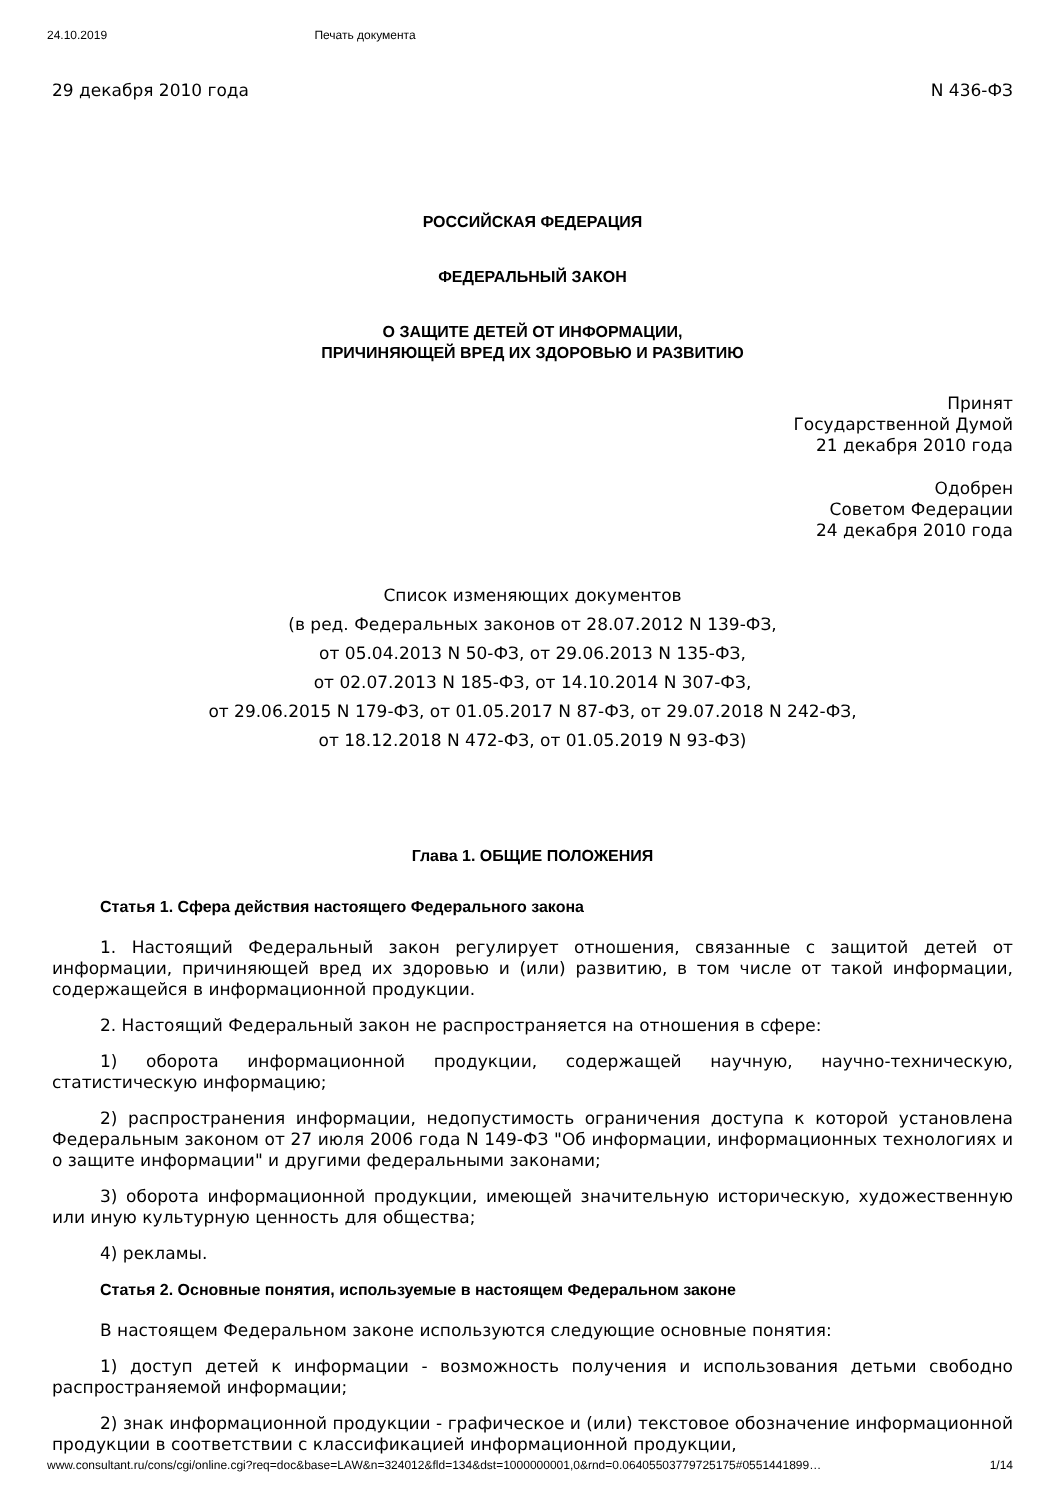24.10.2019 Печать документа
29 декабря 2010 года N 436-ФЗ
РОССИЙСКАЯ ФЕДЕРАЦИЯ
ФЕДЕРАЛЬНЫЙ ЗАКОН
О ЗАЩИТЕ ДЕТЕЙ ОТ ИНФОРМАЦИИ,
ПРИЧИНЯЮЩЕЙ ВРЕД ИХ ЗДОРОВЬЮ И РАЗВИТИЮ
Принят
Государственной Думой
21 декабря 2010 года
Одобрен
Советом Федерации
24 декабря 2010 года
Список изменяющих документов
(в ред. Федеральных законов от 28.07.2012 N 139-ФЗ,
от 05.04.2013 N 50-ФЗ, от 29.06.2013 N 135-ФЗ,
от 02.07.2013 N 185-ФЗ, от 14.10.2014 N 307-ФЗ,
от 29.06.2015 N 179-ФЗ, от 01.05.2017 N 87-ФЗ, от 29.07.2018 N 242-ФЗ,
от 18.12.2018 N 472-ФЗ, от 01.05.2019 N 93-ФЗ)
Глава 1. ОБЩИЕ ПОЛОЖЕНИЯ
Статья 1. Сфера действия настоящего Федерального закона
1. Настоящий Федеральный закон регулирует отношения, связанные с защитой детей от информации, причиняющей вред их здоровью и (или) развитию, в том числе от такой информации, содержащейся в информационной продукции.
2. Настоящий Федеральный закон не распространяется на отношения в сфере:
1) оборота информационной продукции, содержащей научную, научно-техническую, статистическую информацию;
2) распространения информации, недопустимость ограничения доступа к которой установлена Федеральным законом от 27 июля 2006 года N 149-ФЗ "Об информации, информационных технологиях и о защите информации" и другими федеральными законами;
3) оборота информационной продукции, имеющей значительную историческую, художественную или иную культурную ценность для общества;
4) рекламы.
Статья 2. Основные понятия, используемые в настоящем Федеральном законе
В настоящем Федеральном законе используются следующие основные понятия:
1) доступ детей к информации - возможность получения и использования детьми свободно распространяемой информации;
2) знак информационной продукции - графическое и (или) текстовое обозначение информационной продукции в соответствии с классификацией информационной продукции,
www.consultant.ru/cons/cgi/online.cgi?req=doc&base=LAW&n=324012&fld=134&dst=1000000001,0&rnd=0.06405503779725175#0551441899… 1/14